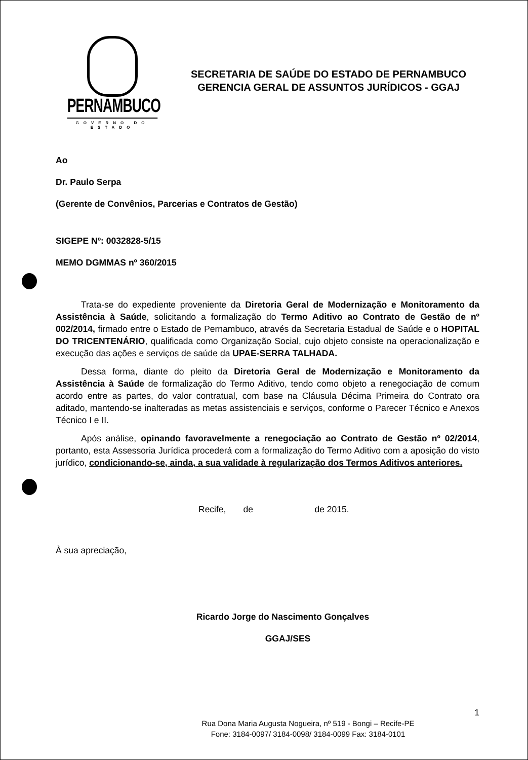PERNAMBUCO
GOVERNO DO ESTADO
SECRETARIA DE SAÚDE DO ESTADO DE PERNAMBUCO
GERENCIA GERAL DE ASSUNTOS JURÍDICOS - GGAJ
Ao
Dr. Paulo Serpa
(Gerente de Convênios, Parcerias e Contratos de Gestão)
SIGEPE Nº: 0032828-5/15
MEMO DGMMAS nº 360/2015
Trata-se do expediente proveniente da Diretoria Geral de Modernização e Monitoramento da Assistência à Saúde, solicitando a formalização do Termo Aditivo ao Contrato de Gestão de nº 002/2014, firmado entre o Estado de Pernambuco, através da Secretaria Estadual de Saúde e o HOPITAL DO TRICENTENÁRIO, qualificada como Organização Social, cujo objeto consiste na operacionalização e execução das ações e serviços de saúde da UPAE-SERRA TALHADA.
Dessa forma, diante do pleito da Diretoria Geral de Modernização e Monitoramento da Assistência à Saúde de formalização do Termo Aditivo, tendo como objeto a renegociação de comum acordo entre as partes, do valor contratual, com base na Cláusula Décima Primeira do Contrato ora aditado, mantendo-se inalteradas as metas assistenciais e serviços, conforme o Parecer Técnico e Anexos Técnico I e II.
Após análise, opinando favoravelmente a renegociação ao Contrato de Gestão nº 02/2014, portanto, esta Assessoria Jurídica procederá com a formalização do Termo Aditivo com a aposição do visto jurídico, condicionando-se, ainda, a sua validade à regularização dos Termos Aditivos anteriores.
Recife, de de 2015.
À sua apreciação,
Ricardo Jorge do Nascimento Gonçalves
GGAJ/SES
1
Rua Dona Maria Augusta Nogueira, nº 519 - Bongi – Recife-PE
Fone: 3184-0097/ 3184-0098/ 3184-0099 Fax: 3184-0101